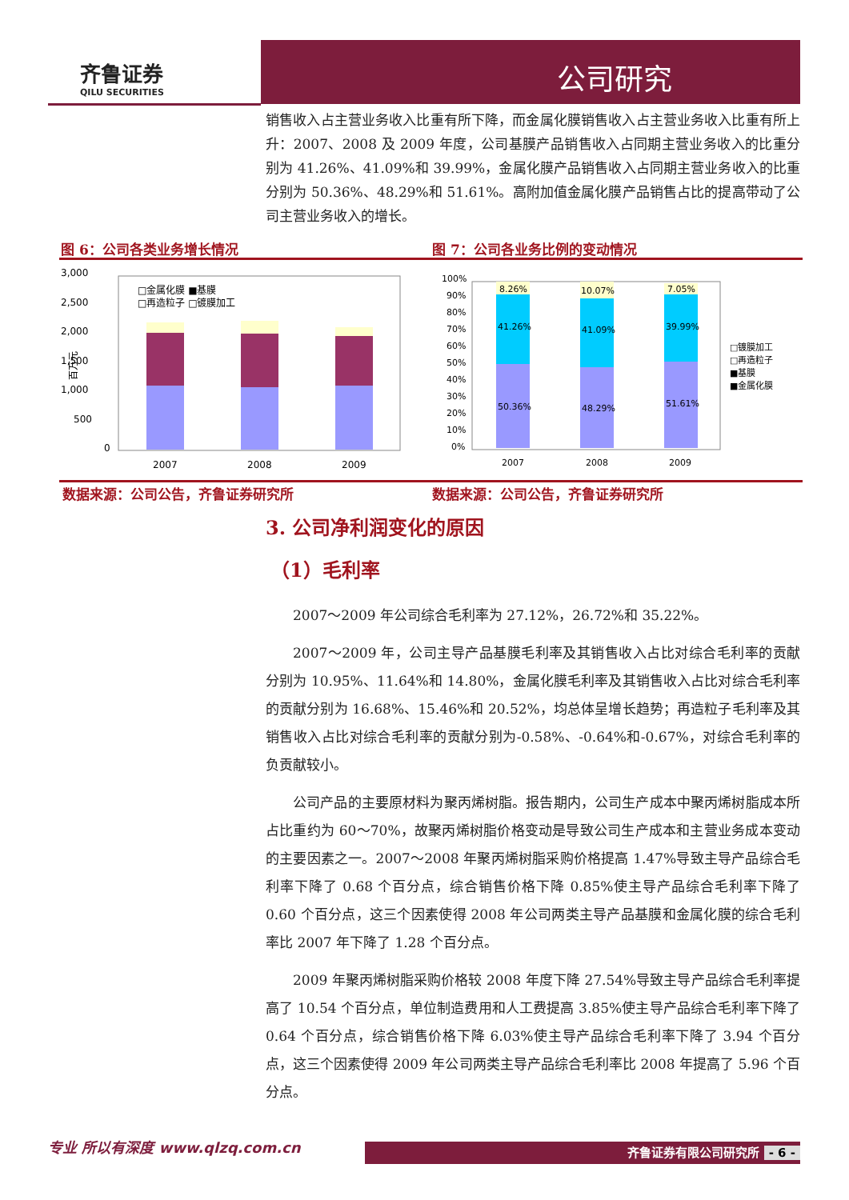公司研究
齐鲁证券
QILU SECURITIES
销售收入占主营业务收入比重有所下降，而金属化膜销售收入占主营业务收入比重有所上升：2007、2008 及 2009 年度，公司基膜产品销售收入占同期主营业务收入的比重分别为 41.26%、41.09%和 39.99%，金属化膜产品销售收入占同期主营业务收入的比重分别为 50.36%、48.29%和 51.61%。高附加值金属化膜产品销售占比的提高带动了公司主营业务收入的增长。
图 6：公司各类业务增长情况 图 7：公司各业务比例的变动情况
3,000
2,500
2,000
1,500
1,000
500
0
百万元
2007
2008
2009
□金属化膜 ■基膜
□再造粒子 □镀膜加工
100%
90%
80%
70%
60%
50%
40%
30%
20%
10%
0%
8.26%
10.07%
7.05%
41.26%
41.09%
39.99%
50.36%
48.29%
51.61%
2007
2008
2009
□镀膜加工
□再造粒子
■基膜
■金属化膜
数据来源：公司公告，齐鲁证券研究所 数据来源：公司公告，齐鲁证券研究所
3. 公司净利润变化的原因
（1）毛利率
2007～2009 年公司综合毛利率为 27.12%，26.72%和 35.22%。
2007～2009 年，公司主导产品基膜毛利率及其销售收入占比对综合毛利率的贡献分别为 10.95%、11.64%和 14.80%，金属化膜毛利率及其销售收入占比对综合毛利率的贡献分别为 16.68%、15.46%和 20.52%，均总体呈增长趋势；再造粒子毛利率及其销售收入占比对综合毛利率的贡献分别为-0.58%、-0.64%和-0.67%，对综合毛利率的负贡献较小。
公司产品的主要原材料为聚丙烯树脂。报告期内，公司生产成本中聚丙烯树脂成本所占比重约为 60～70%，故聚丙烯树脂价格变动是导致公司生产成本和主营业务成本变动的主要因素之一。2007～2008 年聚丙烯树脂采购价格提高 1.47%导致主导产品综合毛利率下降了 0.68 个百分点，综合销售价格下降 0.85%使主导产品综合毛利率下降了 0.60 个百分点，这三个因素使得 2008 年公司两类主导产品基膜和金属化膜的综合毛利率比 2007 年下降了 1.28 个百分点。
2009 年聚丙烯树脂采购价格较 2008 年度下降 27.54%导致主导产品综合毛利率提高了 10.54 个百分点，单位制造费用和人工费提高 3.85%使主导产品综合毛利率下降了 0.64 个百分点，综合销售价格下降 6.03%使主导产品综合毛利率下降了 3.94 个百分点，这三个因素使得 2009 年公司两类主导产品综合毛利率比 2008 年提高了 5.96 个百分点。
专业 所以有深度 www.qlzq.com.cn 齐鲁证券有限公司研究所 - 6 -